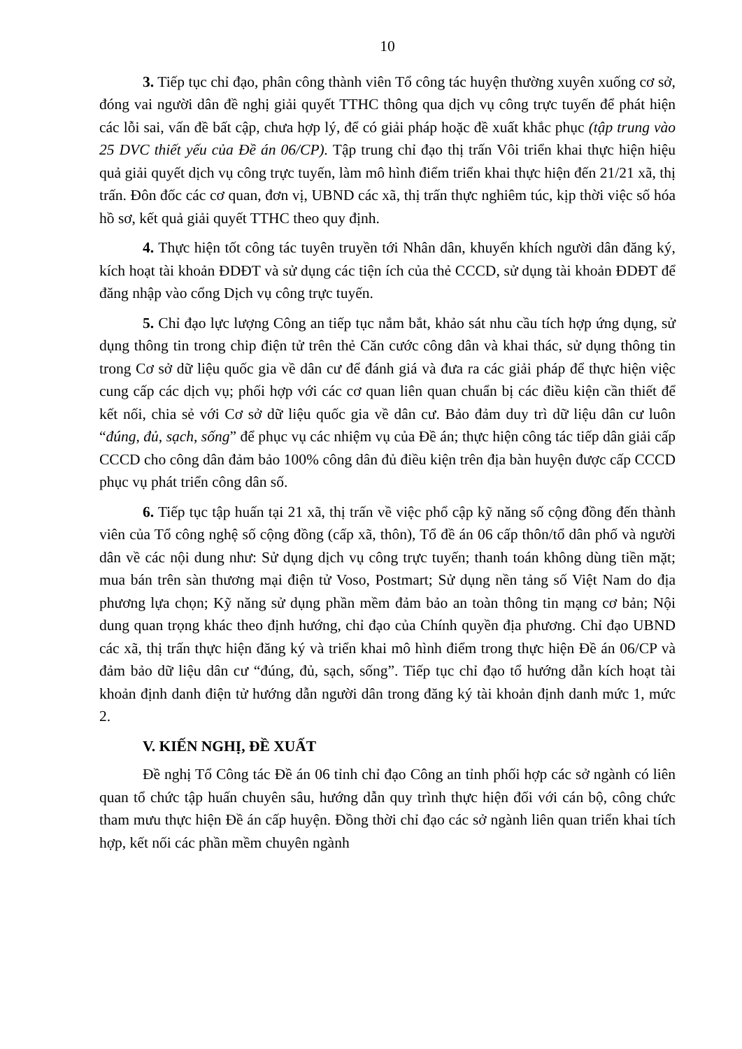10
3. Tiếp tục chỉ đạo, phân công thành viên Tổ công tác huyện thường xuyên xuống cơ sở, đóng vai người dân đề nghị giải quyết TTHC thông qua dịch vụ công trực tuyến để phát hiện các lỗi sai, vấn đề bất cập, chưa hợp lý, để có giải pháp hoặc đề xuất khắc phục (tập trung vào 25 DVC thiết yếu của Đề án 06/CP). Tập trung chỉ đạo thị trấn Vôi triển khai thực hiện hiệu quả giải quyết dịch vụ công trực tuyến, làm mô hình điểm triển khai thực hiện đến 21/21 xã, thị trấn. Đôn đốc các cơ quan, đơn vị, UBND các xã, thị trấn thực nghiêm túc, kịp thời việc số hóa hồ sơ, kết quả giải quyết TTHC theo quy định.
4. Thực hiện tốt công tác tuyên truyền tới Nhân dân, khuyến khích người dân đăng ký, kích hoạt tài khoản ĐDĐT và sử dụng các tiện ích của thẻ CCCD, sử dụng tài khoản ĐDĐT để đăng nhập vào cổng Dịch vụ công trực tuyến.
5. Chỉ đạo lực lượng Công an tiếp tục nắm bắt, khảo sát nhu cầu tích hợp ứng dụng, sử dụng thông tin trong chip điện tử trên thẻ Căn cước công dân và khai thác, sử dụng thông tin trong Cơ sở dữ liệu quốc gia về dân cư để đánh giá và đưa ra các giải pháp để thực hiện việc cung cấp các dịch vụ; phối hợp với các cơ quan liên quan chuẩn bị các điều kiện cần thiết để kết nối, chia sẻ với Cơ sở dữ liệu quốc gia về dân cư. Bảo đảm duy trì dữ liệu dân cư luôn “đúng, đủ, sạch, sống” để phục vụ các nhiệm vụ của Đề án; thực hiện công tác tiếp dân giải cấp CCCD cho công dân đảm bảo 100% công dân đủ điều kiện trên địa bàn huyện được cấp CCCD phục vụ phát triển công dân số.
6. Tiếp tục tập huấn tại 21 xã, thị trấn về việc phổ cập kỹ năng số cộng đồng đến thành viên của Tổ công nghệ số cộng đồng (cấp xã, thôn), Tổ đề án 06 cấp thôn/tổ dân phố và người dân về các nội dung như: Sử dụng dịch vụ công trực tuyến; thanh toán không dùng tiền mặt; mua bán trên sàn thương mại điện tử Voso, Postmart; Sử dụng nền tảng số Việt Nam do địa phương lựa chọn; Kỹ năng sử dụng phần mềm đảm bảo an toàn thông tin mạng cơ bản; Nội dung quan trọng khác theo định hướng, chỉ đạo của Chính quyền địa phương. Chỉ đạo UBND các xã, thị trấn thực hiện đăng ký và triển khai mô hình điểm trong thực hiện Đề án 06/CP và đảm bảo dữ liệu dân cư “đúng, đủ, sạch, sống”. Tiếp tục chỉ đạo tổ hướng dẫn kích hoạt tài khoản định danh điện tử hướng dẫn người dân trong đăng ký tài khoản định danh mức 1, mức 2.
V. KIẾN NGHỊ, ĐỀ XUẤT
Đề nghị Tổ Công tác Đề án 06 tỉnh chỉ đạo Công an tỉnh phối hợp các sở ngành có liên quan tổ chức tập huấn chuyên sâu, hướng dẫn quy trình thực hiện đối với cán bộ, công chức tham mưu thực hiện Đề án cấp huyện. Đồng thời chỉ đạo các sở ngành liên quan triển khai tích hợp, kết nối các phần mềm chuyên ngành